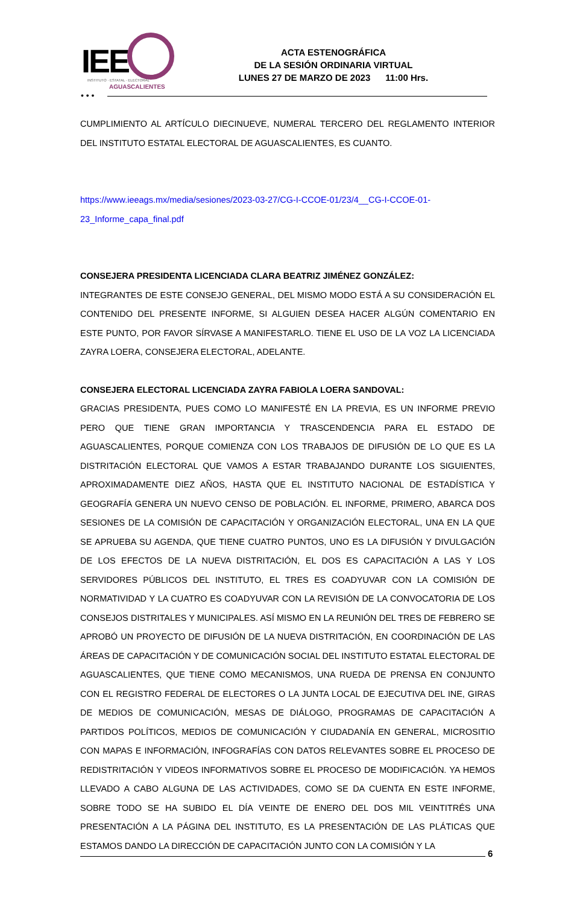IEE
INSTITUTO · ESTATAL · ELECTORAL
AGUASCALIENTES
ACTA ESTENOGRÁFICA
DE LA SESIÓN ORDINARIA VIRTUAL
LUNES 27 DE MARZO DE 2023 11:00 Hrs.
• • •
CUMPLIMIENTO AL ARTÍCULO DIECINUEVE, NUMERAL TERCERO DEL REGLAMENTO INTERIOR DEL INSTITUTO ESTATAL ELECTORAL DE AGUASCALIENTES, ES CUANTO.
https://www.ieeags.mx/media/sesiones/2023-03-27/CG-I-CCOE-01/23/4__CG-I-CCOE-01-23_Informe_capa_final.pdf
CONSEJERA PRESIDENTA LICENCIADA CLARA BEATRIZ JIMÉNEZ GONZÁLEZ:
INTEGRANTES DE ESTE CONSEJO GENERAL, DEL MISMO MODO ESTÁ A SU CONSIDERACIÓN EL CONTENIDO DEL PRESENTE INFORME, SI ALGUIEN DESEA HACER ALGÚN COMENTARIO EN ESTE PUNTO, POR FAVOR SÍRVASE A MANIFESTARLO. TIENE EL USO DE LA VOZ LA LICENCIADA ZAYRA LOERA, CONSEJERA ELECTORAL, ADELANTE.
CONSEJERA ELECTORAL LICENCIADA ZAYRA FABIOLA LOERA SANDOVAL:
GRACIAS PRESIDENTA, PUES COMO LO MANIFESTÉ EN LA PREVIA, ES UN INFORME PREVIO PERO QUE TIENE GRAN IMPORTANCIA Y TRASCENDENCIA PARA EL ESTADO DE AGUASCALIENTES, PORQUE COMIENZA CON LOS TRABAJOS DE DIFUSIÓN DE LO QUE ES LA DISTRITACIÓN ELECTORAL QUE VAMOS A ESTAR TRABAJANDO DURANTE LOS SIGUIENTES, APROXIMADAMENTE DIEZ AÑOS, HASTA QUE EL INSTITUTO NACIONAL DE ESTADÍSTICA Y GEOGRAFÍA GENERA UN NUEVO CENSO DE POBLACIÓN. EL INFORME, PRIMERO, ABARCA DOS SESIONES DE LA COMISIÓN DE CAPACITACIÓN Y ORGANIZACIÓN ELECTORAL, UNA EN LA QUE SE APRUEBA SU AGENDA, QUE TIENE CUATRO PUNTOS, UNO ES LA DIFUSIÓN Y DIVULGACIÓN DE LOS EFECTOS DE LA NUEVA DISTRITACIÓN, EL DOS ES CAPACITACIÓN A LAS Y LOS SERVIDORES PÚBLICOS DEL INSTITUTO, EL TRES ES COADYUVAR CON LA COMISIÓN DE NORMATIVIDAD Y LA CUATRO ES COADYUVAR CON LA REVISIÓN DE LA CONVOCATORIA DE LOS CONSEJOS DISTRITALES Y MUNICIPALES. ASÍ MISMO EN LA REUNIÓN DEL TRES DE FEBRERO SE APROBÓ UN PROYECTO DE DIFUSIÓN DE LA NUEVA DISTRITACIÓN, EN COORDINACIÓN DE LAS ÁREAS DE CAPACITACIÓN Y DE COMUNICACIÓN SOCIAL DEL INSTITUTO ESTATAL ELECTORAL DE AGUASCALIENTES, QUE TIENE COMO MECANISMOS, UNA RUEDA DE PRENSA EN CONJUNTO CON EL REGISTRO FEDERAL DE ELECTORES O LA JUNTA LOCAL DE EJECUTIVA DEL INE, GIRAS DE MEDIOS DE COMUNICACIÓN, MESAS DE DIÁLOGO, PROGRAMAS DE CAPACITACIÓN A PARTIDOS POLÍTICOS, MEDIOS DE COMUNICACIÓN Y CIUDADANÍA EN GENERAL, MICROSITIO CON MAPAS E INFORMACIÓN, INFOGRAFÍAS CON DATOS RELEVANTES SOBRE EL PROCESO DE REDISTRITACIÓN Y VIDEOS INFORMATIVOS SOBRE EL PROCESO DE MODIFICACIÓN. YA HEMOS LLEVADO A CABO ALGUNA DE LAS ACTIVIDADES, COMO SE DA CUENTA EN ESTE INFORME, SOBRE TODO SE HA SUBIDO EL DÍA VEINTE DE ENERO DEL DOS MIL VEINTITRÉS UNA PRESENTACIÓN A LA PÁGINA DEL INSTITUTO, ES LA PRESENTACIÓN DE LAS PLÁTICAS QUE ESTAMOS DANDO LA DIRECCIÓN DE CAPACITACIÓN JUNTO CON LA COMISIÓN Y LA
6